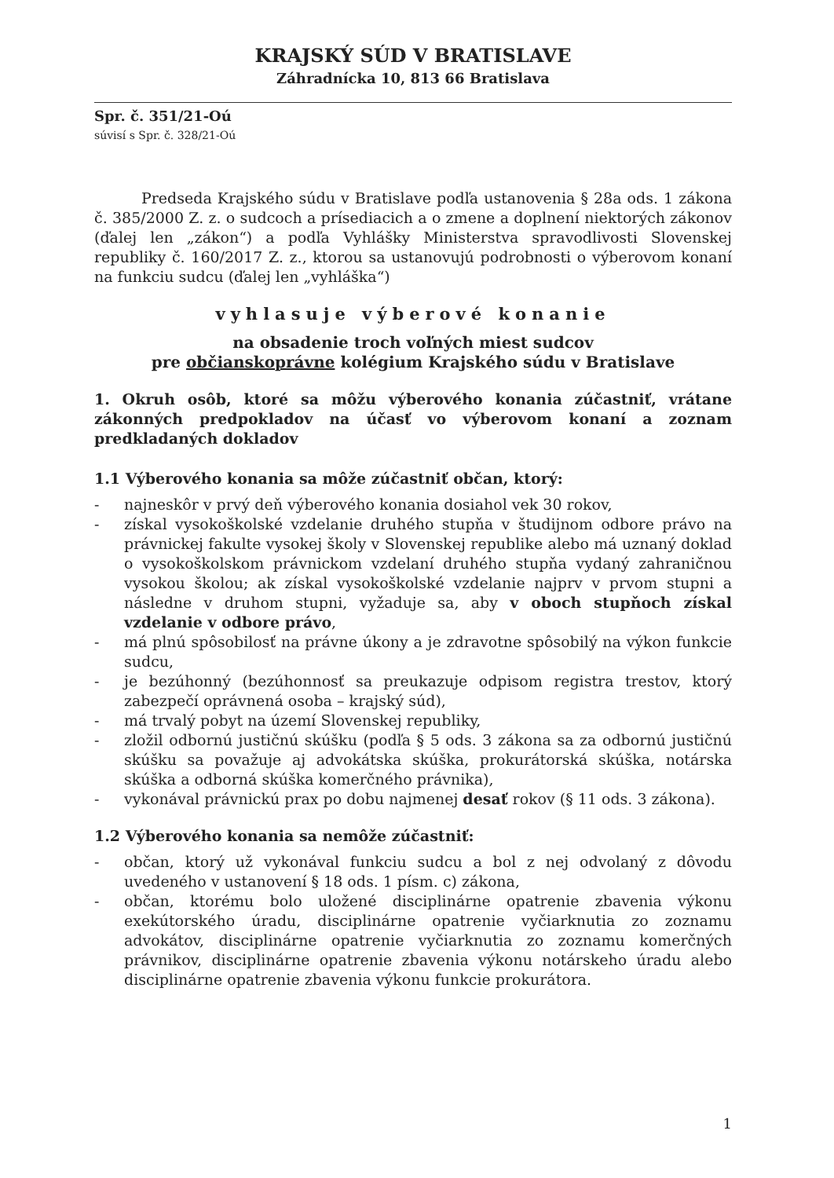KRAJSKÝ SÚD V BRATISLAVE
Záhradnícka 10, 813 66 Bratislava
Spr. č. 351/21-Oú
súvisí s Spr. č. 328/21-Oú
Predseda Krajského súdu v Bratislave podľa ustanovenia § 28a ods. 1 zákona č. 385/2000 Z. z. o sudcoch a prísediacich a o zmene a doplnení niektorých zákonov (ďalej len „zákon“) a podľa Vyhlášky Ministerstva spravodlivosti Slovenskej republiky č. 160/2017 Z. z., ktorou sa ustanovujú podrobnosti o výberovom konaní na funkciu sudcu (ďalej len „vyhláška“)
vyhlasuje výberové konanie
na obsadenie troch voľných miest sudcov
pre občianskoprávne kolégium Krajského súdu v Bratislave
1. Okruh osôb, ktoré sa môžu výberového konania zúčastniť, vrátane zákonných predpokladov na účasť vo výberovom konaní a zoznam predkladaných dokladov
1.1 Výberového konania sa môže zúčastniť občan, ktorý:
- najneskôr v prvý deň výberového konania dosiahol vek 30 rokov,
- získal vysokoškolské vzdelanie druhého stupňa v študijnom odbore právo na právnickej fakulte vysokej školy v Slovenskej republike alebo má uznaný doklad o vysokoškolskom právnickom vzdelaní druhého stupňa vydaný zahraničnou vysokou školou; ak získal vysokoškolské vzdelanie najprv v prvom stupni a následne v druhom stupni, vyžaduje sa, aby v oboch stupňoch získal vzdelanie v odbore právo,
- má plnú spôsobilosť na právne úkony a je zdravotne spôsobilý na výkon funkcie sudcu,
- je bezúhonný (bezúhonnosť sa preukazuje odpisom registra trestov, ktorý zabezpečí oprávnená osoba – krajský súd),
- má trvalý pobyt na území Slovenskej republiky,
- zložil odbornú justičnú skúšku (podľa § 5 ods. 3 zákona sa za odbornú justičnú skúšku sa považuje aj advokátska skúška, prokurátorská skúška, notárska skúška a odborná skúška komerčného právnika),
- vykonával právnickú prax po dobu najmenej desať rokov (§ 11 ods. 3 zákona).
1.2 Výberového konania sa nemôže zúčastniť:
- občan, ktorý už vykonával funkciu sudcu a bol z nej odvolaný z dôvodu uvedeného v ustanovení § 18 ods. 1 písm. c) zákona,
- občan, ktorému bolo uložené disciplinárne opatrenie zbavenia výkonu exekútorského úradu, disciplinárne opatrenie vyčiarknutia zo zoznamu advokátov, disciplinárne opatrenie vyčiarknutia zo zoznamu komerčných právnikov, disciplinárne opatrenie zbavenia výkonu notárskeho úradu alebo disciplinárne opatrenie zbavenia výkonu funkcie prokurátora.
1